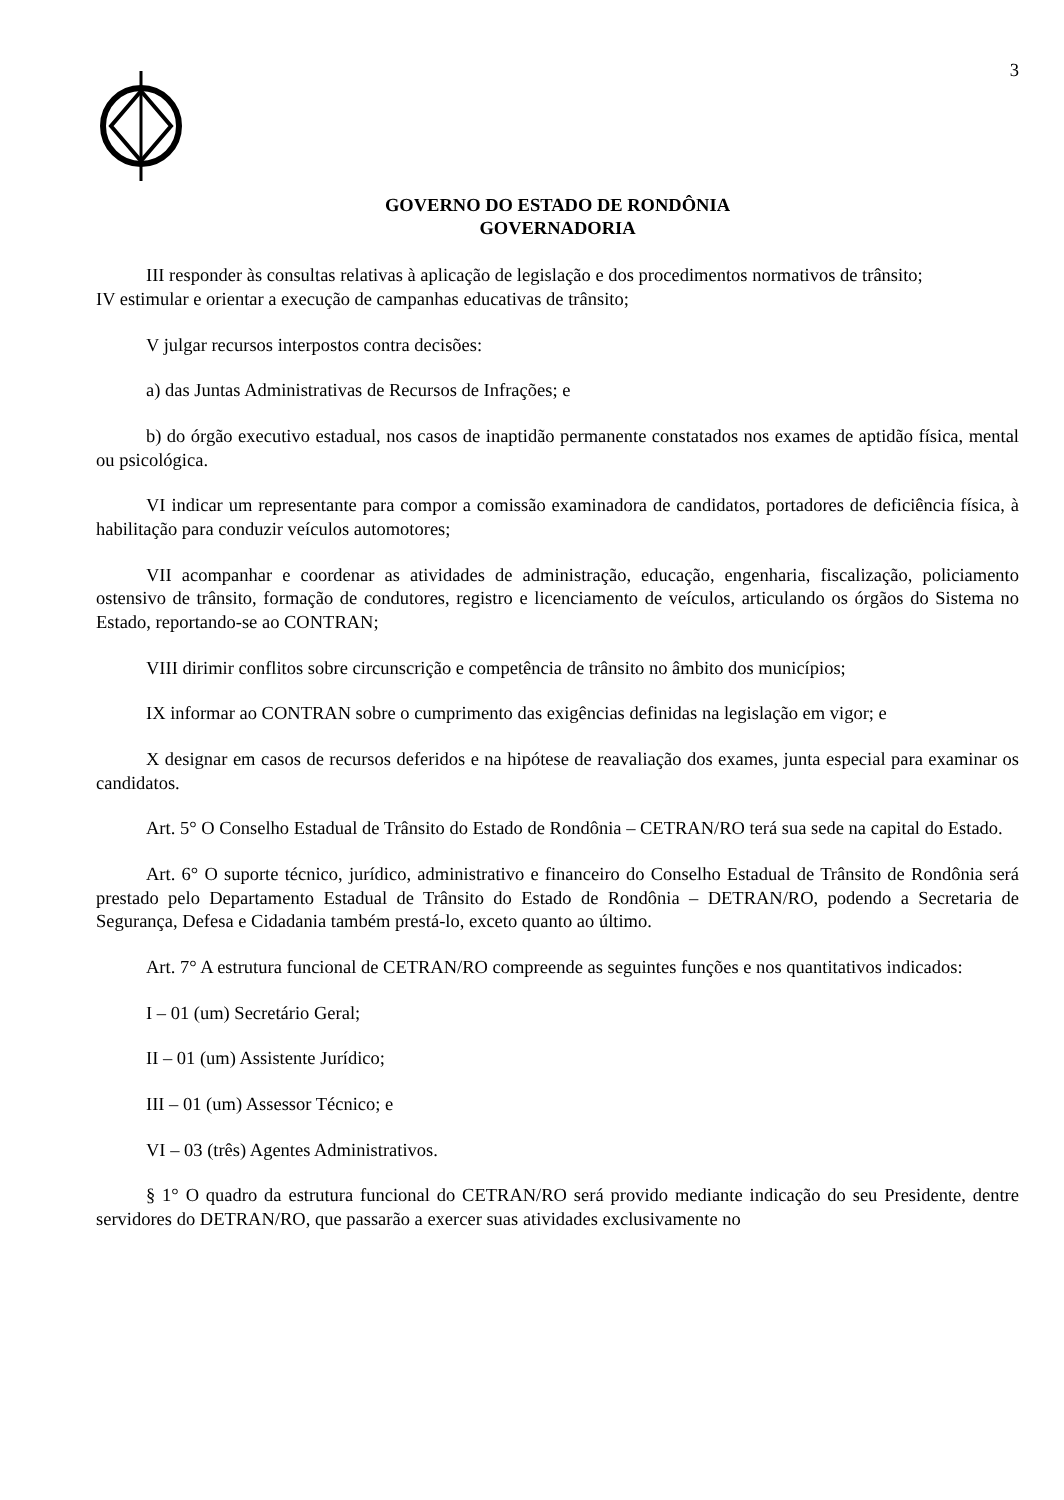3
GOVERNO DO ESTADO DE RONDÔNIA
GOVERNADORIA
III responder às consultas relativas à aplicação de legislação e dos procedimentos normativos de trânsito;
IV estimular e orientar a execução de campanhas educativas de trânsito;
V julgar recursos interpostos contra decisões:
a) das Juntas Administrativas de Recursos de Infrações; e
b) do órgão executivo estadual, nos casos de inaptidão permanente constatados nos exames de aptidão física, mental ou psicológica.
VI indicar um representante para compor a comissão examinadora de candidatos, portadores de deficiência física, à habilitação para conduzir veículos automotores;
VII acompanhar e coordenar as atividades de administração, educação, engenharia, fiscalização, policiamento ostensivo de trânsito, formação de condutores, registro e licenciamento de veículos, articulando os órgãos do Sistema no Estado, reportando-se ao CONTRAN;
VIII dirimir conflitos sobre circunscrição e competência de trânsito no âmbito dos municípios;
IX informar ao CONTRAN sobre o cumprimento das exigências definidas na legislação em vigor; e
X designar em casos de recursos deferidos e na hipótese de reavaliação dos exames, junta especial para examinar os candidatos.
Art. 5° O Conselho Estadual de Trânsito do Estado de Rondônia – CETRAN/RO terá sua sede na capital do Estado.
Art. 6° O suporte técnico, jurídico, administrativo e financeiro do Conselho Estadual de Trânsito de Rondônia será prestado pelo Departamento Estadual de Trânsito do Estado de Rondônia – DETRAN/RO, podendo a Secretaria de Segurança, Defesa e Cidadania também prestá-lo, exceto quanto ao último.
Art. 7° A estrutura funcional de CETRAN/RO compreende as seguintes funções e nos quantitativos indicados:
I – 01 (um) Secretário Geral;
II – 01 (um) Assistente Jurídico;
III – 01 (um) Assessor Técnico; e
VI – 03 (três) Agentes Administrativos.
§ 1° O quadro da estrutura funcional do CETRAN/RO será provido mediante indicação do seu Presidente, dentre servidores do DETRAN/RO, que passarão a exercer suas atividades exclusivamente no